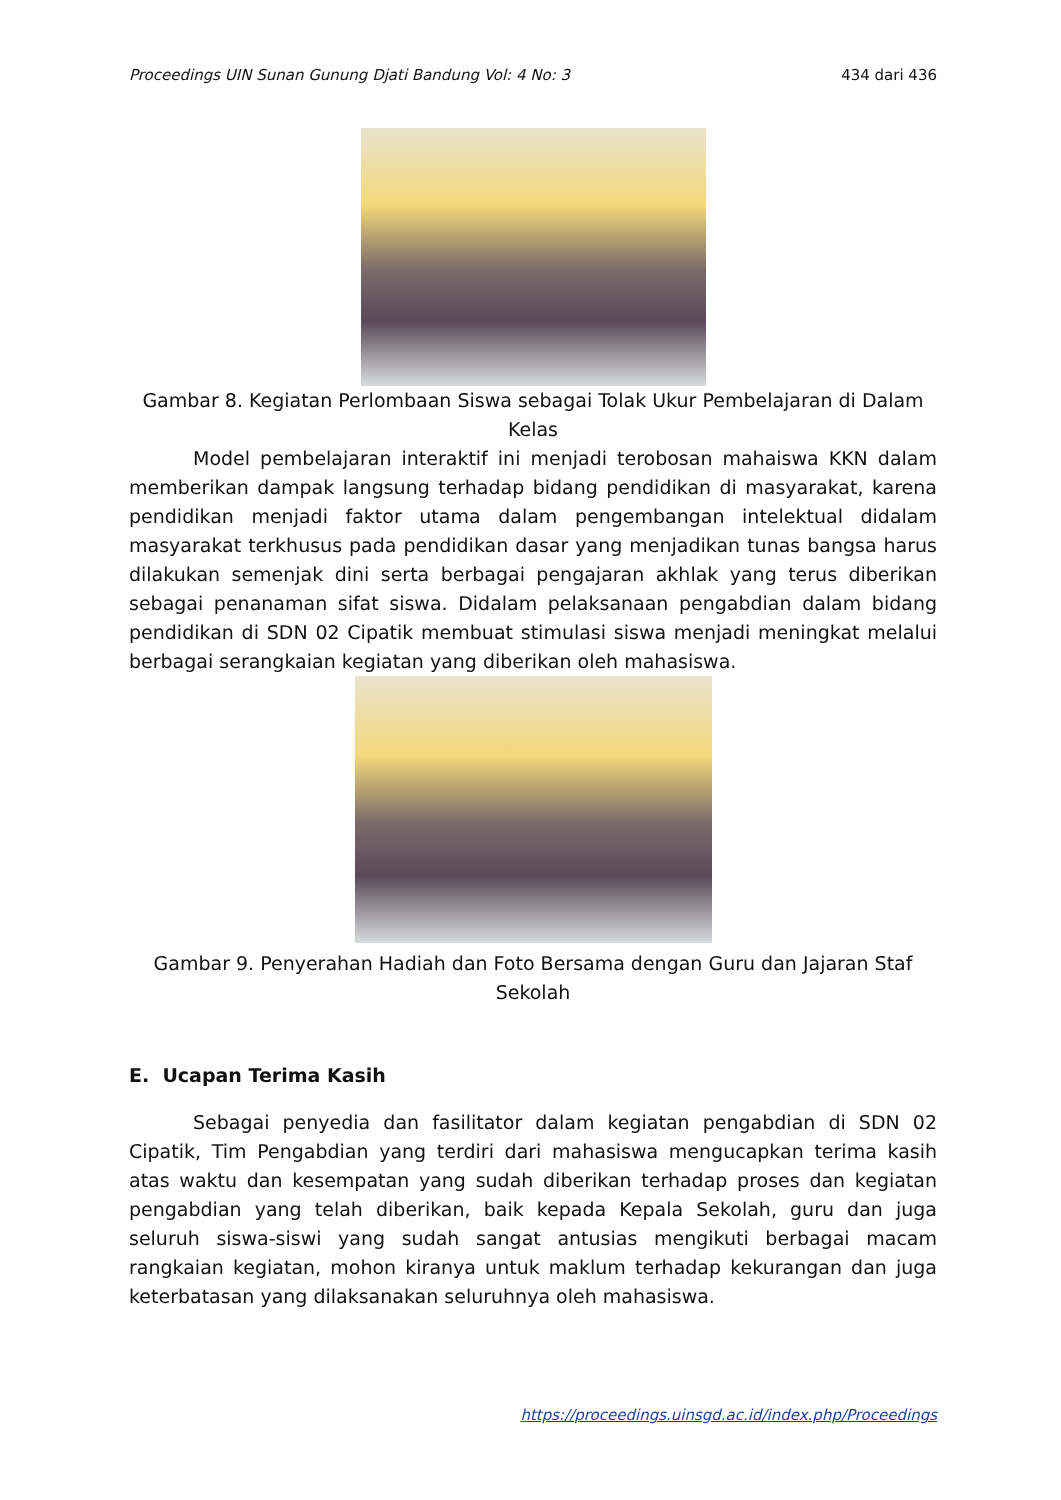Proceedings UIN Sunan Gunung Djati Bandung Vol: 4 No: 3 434 dari 436
Gambar 8. Kegiatan Perlombaan Siswa sebagai Tolak Ukur Pembelajaran di Dalam Kelas
Model pembelajaran interaktif ini menjadi terobosan mahaiswa KKN dalam memberikan dampak langsung terhadap bidang pendidikan di masyarakat, karena pendidikan menjadi faktor utama dalam pengembangan intelektual didalam masyarakat terkhusus pada pendidikan dasar yang menjadikan tunas bangsa harus dilakukan semenjak dini serta berbagai pengajaran akhlak yang terus diberikan sebagai penanaman sifat siswa. Didalam pelaksanaan pengabdian dalam bidang pendidikan di SDN 02 Cipatik membuat stimulasi siswa menjadi meningkat melalui berbagai serangkaian kegiatan yang diberikan oleh mahasiswa.
Gambar 9. Penyerahan Hadiah dan Foto Bersama dengan Guru dan Jajaran Staf Sekolah
E. Ucapan Terima Kasih
Sebagai penyedia dan fasilitator dalam kegiatan pengabdian di SDN 02 Cipatik, Tim Pengabdian yang terdiri dari mahasiswa mengucapkan terima kasih atas waktu dan kesempatan yang sudah diberikan terhadap proses dan kegiatan pengabdian yang telah diberikan, baik kepada Kepala Sekolah, guru dan juga seluruh siswa-siswi yang sudah sangat antusias mengikuti berbagai macam rangkaian kegiatan, mohon kiranya untuk maklum terhadap kekurangan dan juga keterbatasan yang dilaksanakan seluruhnya oleh mahasiswa.
https://proceedings.uinsgd.ac.id/index.php/Proceedings